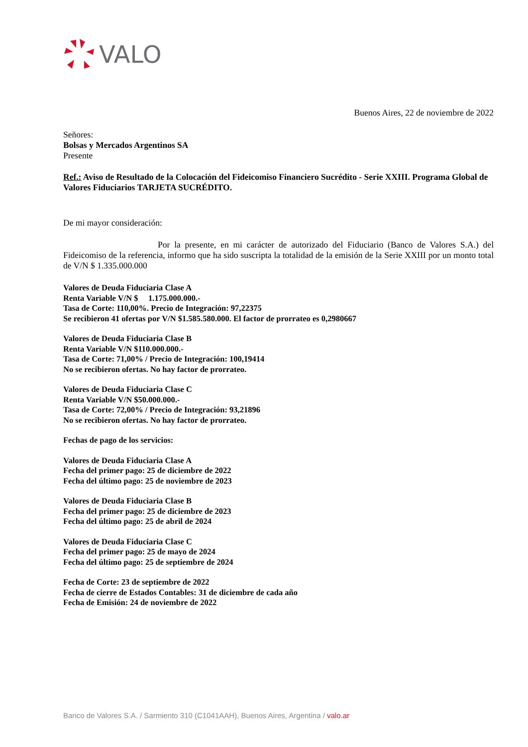VALO
Buenos Aires, 22 de noviembre de 2022
Señores:
Bolsas y Mercados Argentinos SA
Presente
Ref.: Aviso de Resultado de la Colocación del Fideicomiso Financiero Sucrédito - Serie XXIII. Programa Global de Valores Fiduciarios TARJETA SUCRÉDITO.
De mi mayor consideración:
Por la presente, en mi carácter de autorizado del Fiduciario (Banco de Valores S.A.) del Fideicomiso de la referencia, informo que ha sido suscripta la totalidad de la emisión de la Serie XXIII por un monto total de V/N $ 1.335.000.000
Valores de Deuda Fiduciaria Clase A
Renta Variable V/N $ 1.175.000.000.-
Tasa de Corte: 110,00%. Precio de Integración: 97,22375
Se recibieron 41 ofertas por V/N $1.585.580.000. El factor de prorrateo es 0,2980667
Valores de Deuda Fiduciaria Clase B
Renta Variable V/N $110.000.000.-
Tasa de Corte: 71,00% / Precio de Integración: 100,19414
No se recibieron ofertas. No hay factor de prorrateo.
Valores de Deuda Fiduciaria Clase C
Renta Variable V/N $50.000.000.-
Tasa de Corte: 72,00% / Precio de Integración: 93,21896
No se recibieron ofertas. No hay factor de prorrateo.
Fechas de pago de los servicios:
Valores de Deuda Fiduciaria Clase A
Fecha del primer pago: 25 de diciembre de 2022
Fecha del último pago: 25 de noviembre de 2023
Valores de Deuda Fiduciaria Clase B
Fecha del primer pago: 25 de diciembre de 2023
Fecha del último pago: 25 de abril de 2024
Valores de Deuda Fiduciaria Clase C
Fecha del primer pago: 25 de mayo de 2024
Fecha del último pago: 25 de septiembre de 2024
Fecha de Corte: 23 de septiembre de 2022
Fecha de cierre de Estados Contables: 31 de diciembre de cada año
Fecha de Emisión: 24 de noviembre de 2022
Banco de Valores S.A. / Sarmiento 310 (C1041AAH), Buenos Aires, Argentina / valo.ar